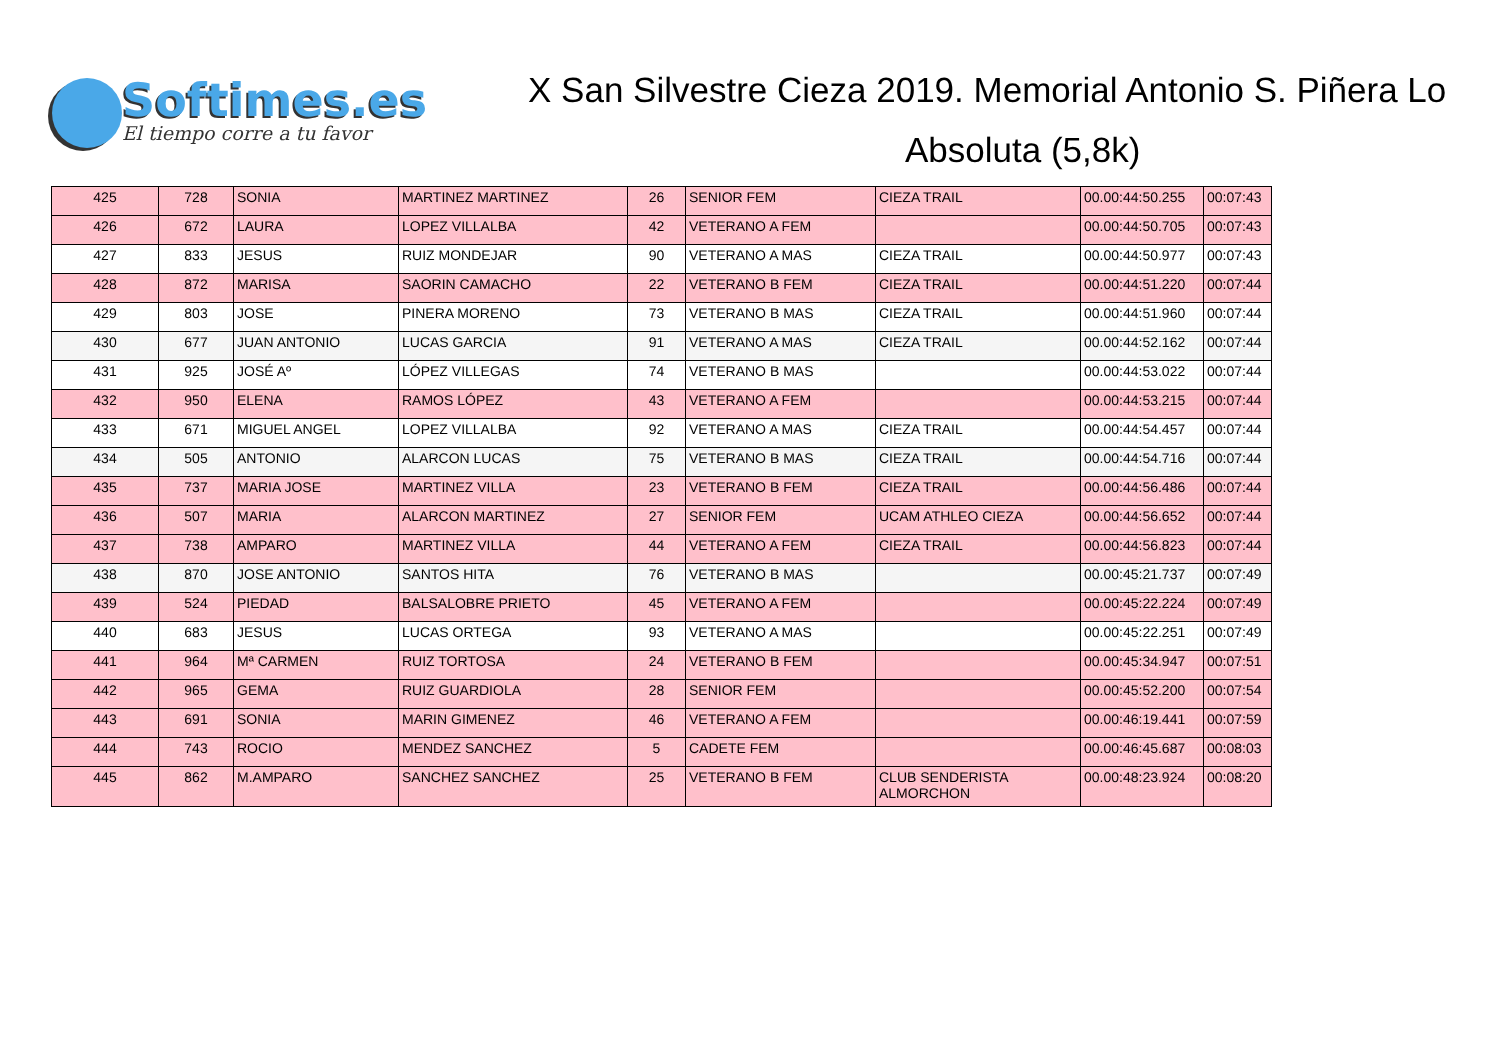Softimes.es
El tiempo corre a tu favor
X San Silvestre Cieza 2019. Memorial Antonio S. Piñera Lo
Absoluta (5,8k)
| 425 | 728 | SONIA | MARTINEZ MARTINEZ | 26 | SENIOR FEM | CIEZA TRAIL | 00.00:44:50.255 | 00:07:43 |
| 426 | 672 | LAURA | LOPEZ VILLALBA | 42 | VETERANO A FEM | | 00.00:44:50.705 | 00:07:43 |
| 427 | 833 | JESUS | RUIZ MONDEJAR | 90 | VETERANO A MAS | CIEZA TRAIL | 00.00:44:50.977 | 00:07:43 |
| 428 | 872 | MARISA | SAORIN CAMACHO | 22 | VETERANO B FEM | CIEZA TRAIL | 00.00:44:51.220 | 00:07:44 |
| 429 | 803 | JOSE | PINERA MORENO | 73 | VETERANO B MAS | CIEZA TRAIL | 00.00:44:51.960 | 00:07:44 |
| 430 | 677 | JUAN ANTONIO | LUCAS GARCIA | 91 | VETERANO A MAS | CIEZA TRAIL | 00.00:44:52.162 | 00:07:44 |
| 431 | 925 | JOSÉ Aº | LÓPEZ VILLEGAS | 74 | VETERANO B MAS | | 00.00:44:53.022 | 00:07:44 |
| 432 | 950 | ELENA | RAMOS LÓPEZ | 43 | VETERANO A FEM | | 00.00:44:53.215 | 00:07:44 |
| 433 | 671 | MIGUEL ANGEL | LOPEZ VILLALBA | 92 | VETERANO A MAS | CIEZA TRAIL | 00.00:44:54.457 | 00:07:44 |
| 434 | 505 | ANTONIO | ALARCON LUCAS | 75 | VETERANO B MAS | CIEZA TRAIL | 00.00:44:54.716 | 00:07:44 |
| 435 | 737 | MARIA JOSE | MARTINEZ VILLA | 23 | VETERANO B FEM | CIEZA TRAIL | 00.00:44:56.486 | 00:07:44 |
| 436 | 507 | MARIA | ALARCON MARTINEZ | 27 | SENIOR FEM | UCAM ATHLEO CIEZA | 00.00:44:56.652 | 00:07:44 |
| 437 | 738 | AMPARO | MARTINEZ VILLA | 44 | VETERANO A FEM | CIEZA TRAIL | 00.00:44:56.823 | 00:07:44 |
| 438 | 870 | JOSE ANTONIO | SANTOS HITA | 76 | VETERANO B MAS | | 00.00:45:21.737 | 00:07:49 |
| 439 | 524 | PIEDAD | BALSALOBRE PRIETO | 45 | VETERANO A FEM | | 00.00:45:22.224 | 00:07:49 |
| 440 | 683 | JESUS | LUCAS ORTEGA | 93 | VETERANO A MAS | | 00.00:45:22.251 | 00:07:49 |
| 441 | 964 | Mª CARMEN | RUIZ TORTOSA | 24 | VETERANO B FEM | | 00.00:45:34.947 | 00:07:51 |
| 442 | 965 | GEMA | RUIZ GUARDIOLA | 28 | SENIOR FEM | | 00.00:45:52.200 | 00:07:54 |
| 443 | 691 | SONIA | MARIN GIMENEZ | 46 | VETERANO A FEM | | 00.00:46:19.441 | 00:07:59 |
| 444 | 743 | ROCIO | MENDEZ SANCHEZ | 5 | CADETE FEM | | 00.00:46:45.687 | 00:08:03 |
| 445 | 862 | M.AMPARO | SANCHEZ SANCHEZ | 25 | VETERANO B FEM | CLUB SENDERISTA ALMORCHON | 00.00:48:23.924 | 00:08:20 |